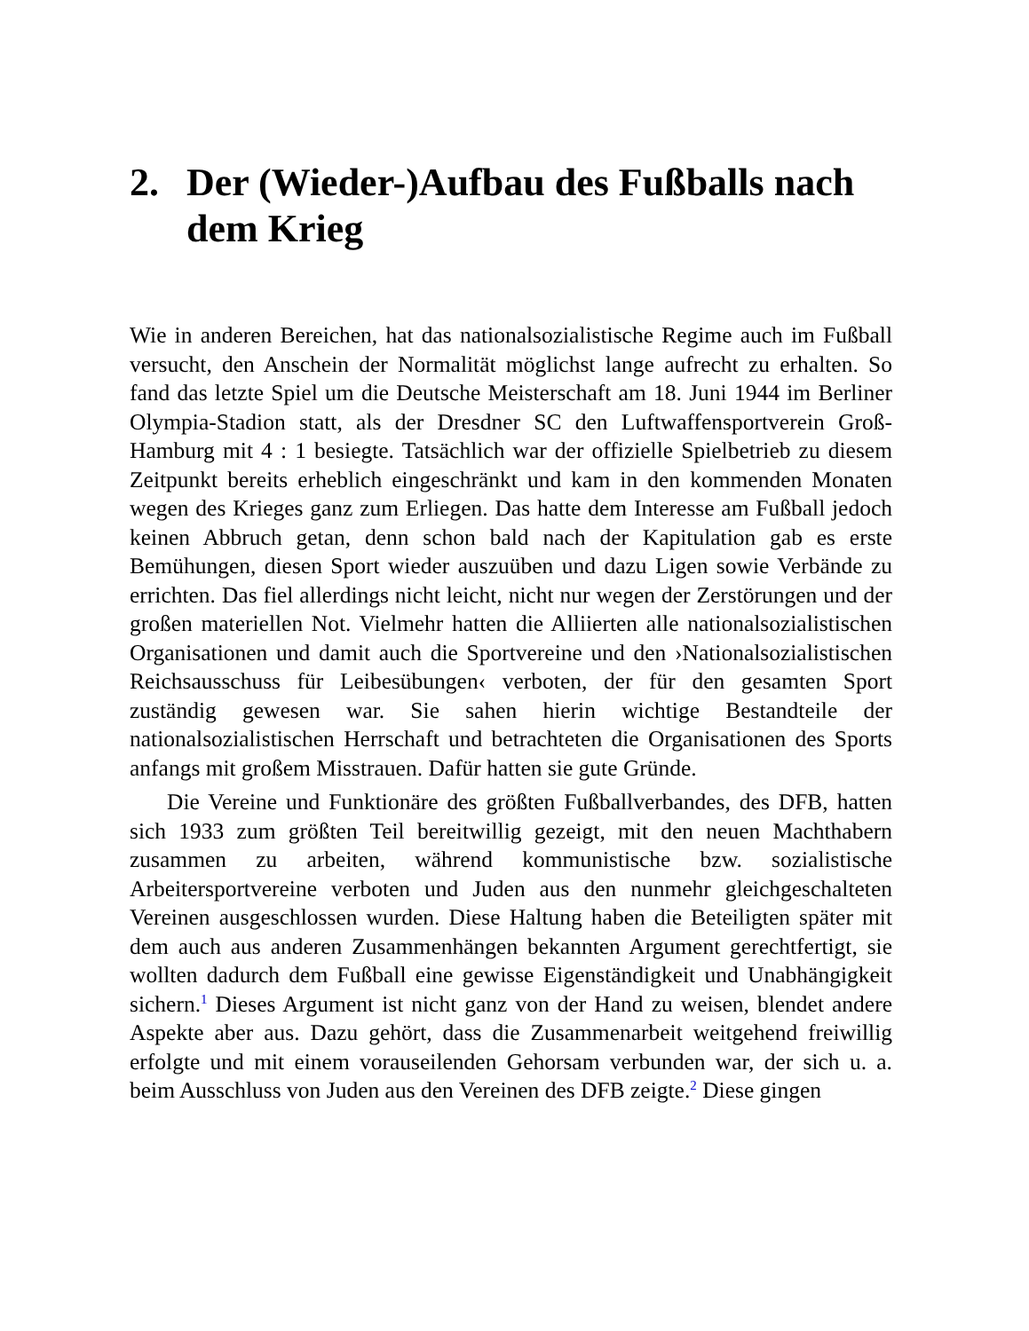2. Der (Wieder-)Aufbau des Fußballs nach dem Krieg
Wie in anderen Bereichen, hat das nationalsozialistische Regime auch im Fußball versucht, den Anschein der Normalität möglichst lange aufrecht zu erhalten. So fand das letzte Spiel um die Deutsche Meisterschaft am 18. Juni 1944 im Berliner Olympia-Stadion statt, als der Dresdner SC den Luftwaffensportverein Groß-Hamburg mit 4 : 1 besiegte. Tatsächlich war der offizielle Spielbetrieb zu diesem Zeitpunkt bereits erheblich eingeschränkt und kam in den kommenden Monaten wegen des Krieges ganz zum Erliegen. Das hatte dem Interesse am Fußball jedoch keinen Abbruch getan, denn schon bald nach der Kapitulation gab es erste Bemühungen, diesen Sport wieder auszuüben und dazu Ligen sowie Verbände zu errichten. Das fiel allerdings nicht leicht, nicht nur wegen der Zerstörungen und der großen materiellen Not. Vielmehr hatten die Alliierten alle nationalsozialistischen Organisationen und damit auch die Sportvereine und den ›Nationalsozialistischen Reichsausschuss für Leibesübungen‹ verboten, der für den gesamten Sport zuständig gewesen war. Sie sahen hierin wichtige Bestandteile der nationalsozialistischen Herrschaft und betrachteten die Organisationen des Sports anfangs mit großem Misstrauen. Dafür hatten sie gute Gründe.
Die Vereine und Funktionäre des größten Fußballverbandes, des DFB, hatten sich 1933 zum größten Teil bereitwillig gezeigt, mit den neuen Machthabern zusammen zu arbeiten, während kommunistische bzw. sozialistische Arbeitersportvereine verboten und Juden aus den nunmehr gleichgeschalteten Vereinen ausgeschlossen wurden. Diese Haltung haben die Beteiligten später mit dem auch aus anderen Zusammenhängen bekannten Argument gerechtfertigt, sie wollten dadurch dem Fußball eine gewisse Eigenständigkeit und Unabhängigkeit sichern.<sup>1</sup> Dieses Argument ist nicht ganz von der Hand zu weisen, blendet andere Aspekte aber aus. Dazu gehört, dass die Zusammenarbeit weitgehend freiwillig erfolgte und mit einem vorauseilenden Gehorsam verbunden war, der sich u. a. beim Ausschluss von Juden aus den Vereinen des DFB zeigte.<sup>2</sup> Diese gingen